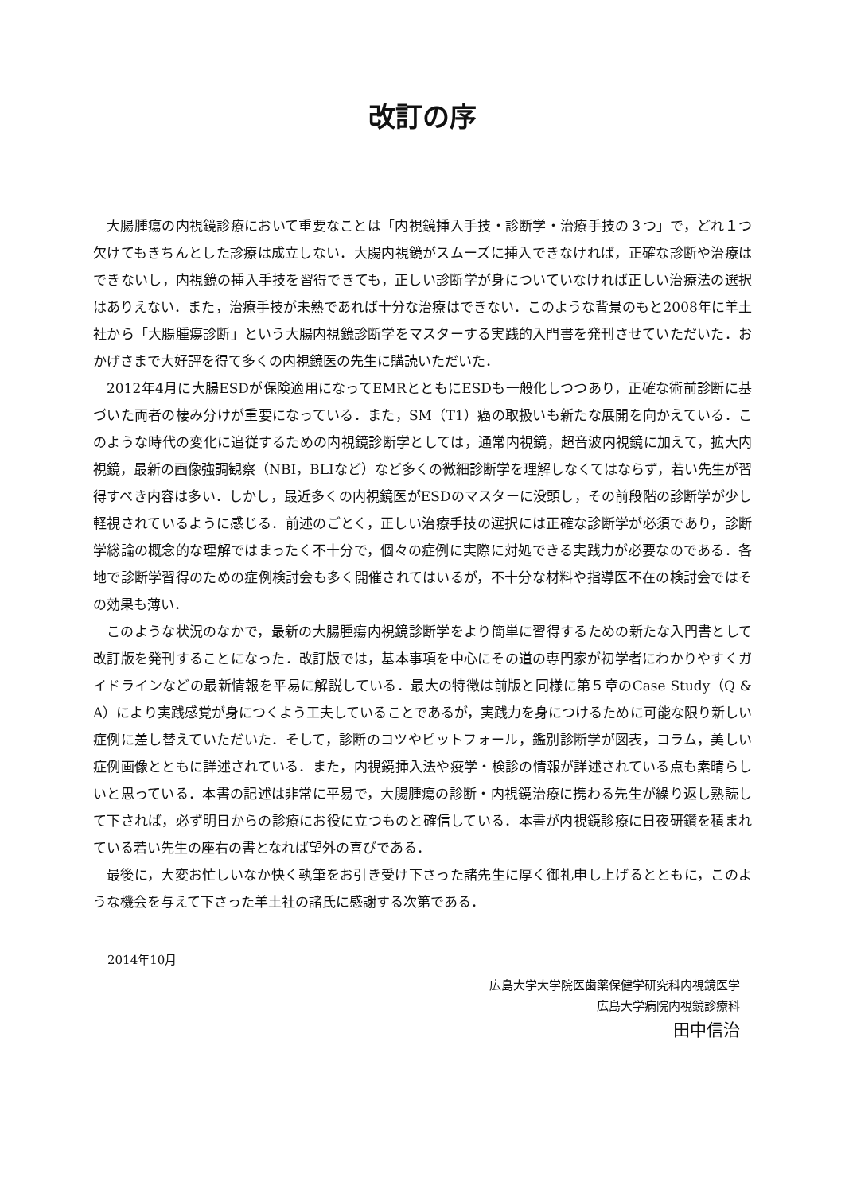改訂の序
大腸腫瘍の内視鏡診療において重要なことは「内視鏡挿入手技・診断学・治療手技の３つ」で，どれ１つ欠けてもきちんとした診療は成立しない．大腸内視鏡がスムーズに挿入できなければ，正確な診断や治療はできないし，内視鏡の挿入手技を習得できても，正しい診断学が身についていなければ正しい治療法の選択はありえない．また，治療手技が未熟であれば十分な治療はできない．このような背景のもと2008年に羊土社から「大腸腫瘍診断」という大腸内視鏡診断学をマスターする実践的入門書を発刊させていただいた．おかげさまで大好評を得て多くの内視鏡医の先生に購読いただいた．
2012年4月に大腸ESDが保険適用になってEMRとともにESDも一般化しつつあり，正確な術前診断に基づいた両者の棲み分けが重要になっている．また，SM（T1）癌の取扱いも新たな展開を向かえている．このような時代の変化に追従するための内視鏡診断学としては，通常内視鏡，超音波内視鏡に加えて，拡大内視鏡，最新の画像強調観察（NBI，BLIなど）など多くの微細診断学を理解しなくてはならず，若い先生が習得すべき内容は多い．しかし，最近多くの内視鏡医がESDのマスターに没頭し，その前段階の診断学が少し軽視されているように感じる．前述のごとく，正しい治療手技の選択には正確な診断学が必須であり，診断学総論の概念的な理解ではまったく不十分で，個々の症例に実際に対処できる実践力が必要なのである．各地で診断学習得のための症例検討会も多く開催されてはいるが，不十分な材料や指導医不在の検討会ではその効果も薄い．
このような状況のなかで，最新の大腸腫瘍内視鏡診断学をより簡単に習得するための新たな入門書として改訂版を発刊することになった．改訂版では，基本事項を中心にその道の専門家が初学者にわかりやすくガイドラインなどの最新情報を平易に解説している．最大の特徴は前版と同様に第５章のCase Study（Q & A）により実践感覚が身につくよう工夫していることであるが，実践力を身につけるために可能な限り新しい症例に差し替えていただいた．そして，診断のコツやピットフォール，鑑別診断学が図表，コラム，美しい症例画像とともに詳述されている．また，内視鏡挿入法や疫学・検診の情報が詳述されている点も素晴らしいと思っている．本書の記述は非常に平易で，大腸腫瘍の診断・内視鏡治療に携わる先生が繰り返し熟読して下されば，必ず明日からの診療にお役に立つものと確信している．本書が内視鏡診療に日夜研鑽を積まれている若い先生の座右の書となれば望外の喜びである．
最後に，大変お忙しいなか快く執筆をお引き受け下さった諸先生に厚く御礼申し上げるとともに，このような機会を与えて下さった羊土社の諸氏に感謝する次第である．
2014年10月
広島大学大学院医歯薬保健学研究科内視鏡医学
広島大学病院内視鏡診療科
田中信治